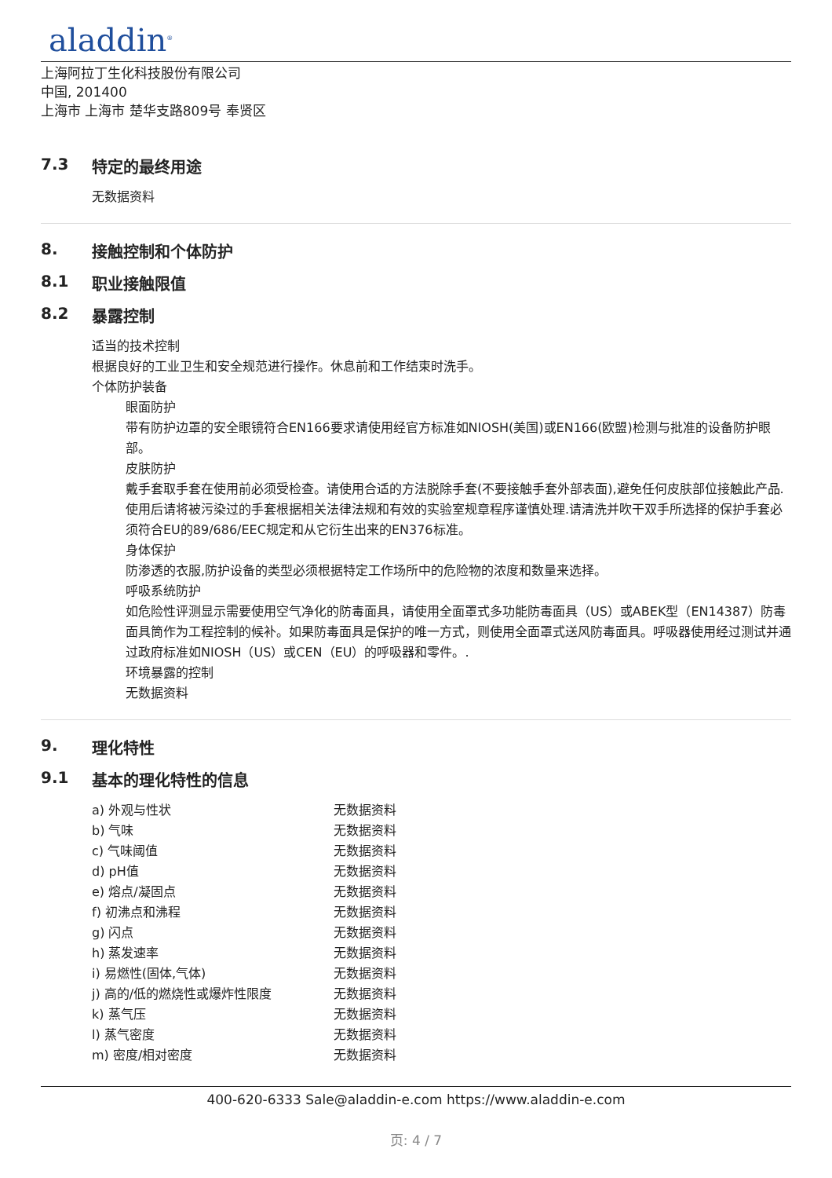aladdin<sup>®</sup>
上海阿拉丁生化科技股份有限公司
中国, 201400
上海市 上海市 楚华支路809号 奉贤区
7.3 特定的最终用途
无数据资料
8. 接触控制和个体防护
8.1 职业接触限值
8.2 暴露控制
适当的技术控制
根据良好的工业卫生和安全规范进行操作。休息前和工作结束时洗手。
个体防护装备
眼面防护
带有防护边罩的安全眼镜符合EN166要求请使用经官方标准如NIOSH(美国)或EN166(欧盟)检测与批准的设备防护眼部。
皮肤防护
戴手套取手套在使用前必须受检查。请使用合适的方法脱除手套(不要接触手套外部表面),避免任何皮肤部位接触此产品.使用后请将被污染过的手套根据相关法律法规和有效的实验室规章程序谨慎处理.请清洗并吹干双手所选择的保护手套必须符合EU的89/686/EEC规定和从它衍生出来的EN376标准。
身体保护
防渗透的衣服,防护设备的类型必须根据特定工作场所中的危险物的浓度和数量来选择。
呼吸系统防护
如危险性评测显示需要使用空气净化的防毒面具，请使用全面罩式多功能防毒面具（US）或ABEK型（EN14387）防毒面具筒作为工程控制的候补。如果防毒面具是保护的唯一方式，则使用全面罩式送风防毒面具。呼吸器使用经过测试并通过政府标准如NIOSH（US）或CEN（EU）的呼吸器和零件。.
环境暴露的控制
无数据资料
9. 理化特性
9.1 基本的理化特性的信息
| a) 外观与性状 | 无数据资料 |
| b) 气味 | 无数据资料 |
| c) 气味阈值 | 无数据资料 |
| d) pH值 | 无数据资料 |
| e) 熔点/凝固点 | 无数据资料 |
| f) 初沸点和沸程 | 无数据资料 |
| g) 闪点 | 无数据资料 |
| h) 蒸发速率 | 无数据资料 |
| i) 易燃性(固体,气体) | 无数据资料 |
| j) 高的/低的燃烧性或爆炸性限度 | 无数据资料 |
| k) 蒸气压 | 无数据资料 |
| l) 蒸气密度 | 无数据资料 |
| m) 密度/相对密度 | 无数据资料 |
400-620-6333 Sale@aladdin-e.com https://www.aladdin-e.com
页: 4 / 7